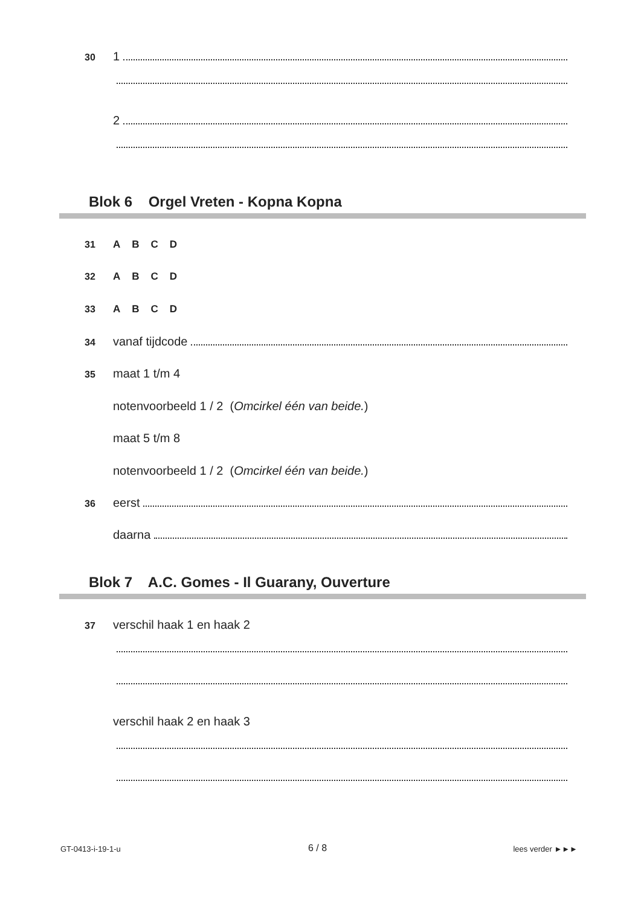30 1
2
Blok 6 Orgel Vreten - Kopna Kopna
31 ABCD
32 ABCD
33 ABCD
34 vanaf tijdcode
35 maat 1 t/m 4
notenvoorbeeld 1 / 2 (Omcirkel één van beide.)
maat 5 t/m 8
notenvoorbeeld 1 / 2 (Omcirkel één van beide.)
36 eerst
daarna
Blok 7 A.C. Gomes - Il Guarany, Ouverture
37 verschil haak 1 en haak 2
verschil haak 2 en haak 3
GT-0413-i-19-1-u 6 / 8 lees verder ►►►